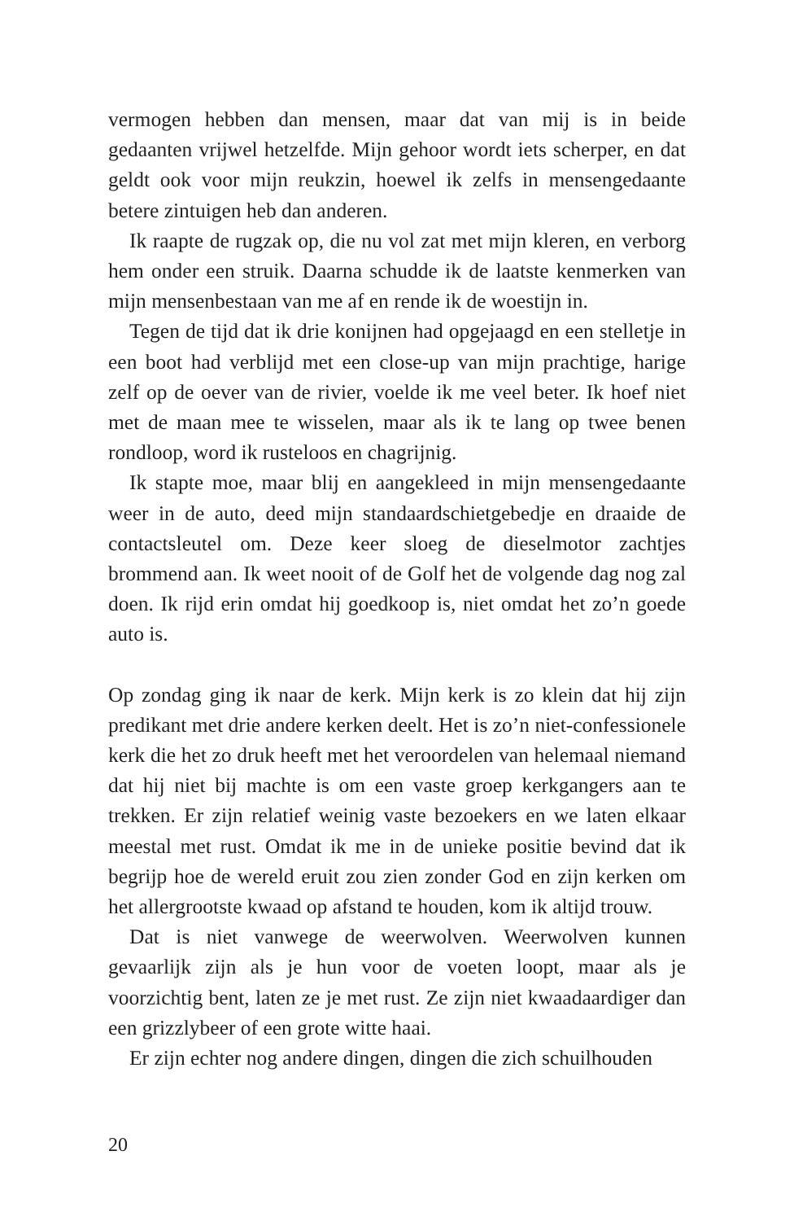vermogen hebben dan mensen, maar dat van mij is in beide gedaanten vrijwel hetzelfde. Mijn gehoor wordt iets scherper, en dat geldt ook voor mijn reukzin, hoewel ik zelfs in mensengedaante betere zintuigen heb dan anderen.
Ik raapte de rugzak op, die nu vol zat met mijn kleren, en verborg hem onder een struik. Daarna schudde ik de laatste kenmerken van mijn mensenbestaan van me af en rende ik de woestijn in.
Tegen de tijd dat ik drie konijnen had opgejaagd en een stelletje in een boot had verblijd met een close-up van mijn prachtige, harige zelf op de oever van de rivier, voelde ik me veel beter. Ik hoef niet met de maan mee te wisselen, maar als ik te lang op twee benen rondloop, word ik rusteloos en chagrijnig.
Ik stapte moe, maar blij en aangekleed in mijn mensengedaante weer in de auto, deed mijn standaardschietgebedje en draaide de contactsleutel om. Deze keer sloeg de dieselmotor zachtjes brommend aan. Ik weet nooit of de Golf het de volgende dag nog zal doen. Ik rijd erin omdat hij goedkoop is, niet omdat het zo’n goede auto is.
Op zondag ging ik naar de kerk. Mijn kerk is zo klein dat hij zijn predikant met drie andere kerken deelt. Het is zo’n niet-confessionele kerk die het zo druk heeft met het veroordelen van helemaal niemand dat hij niet bij machte is om een vaste groep kerkgangers aan te trekken. Er zijn relatief weinig vaste bezoekers en we laten elkaar meestal met rust. Omdat ik me in de unieke positie bevind dat ik begrijp hoe de wereld eruit zou zien zonder God en zijn kerken om het allergrootste kwaad op afstand te houden, kom ik altijd trouw.
Dat is niet vanwege de weerwolven. Weerwolven kunnen gevaarlijk zijn als je hun voor de voeten loopt, maar als je voorzichtig bent, laten ze je met rust. Ze zijn niet kwaadaardiger dan een grizzlybeer of een grote witte haai.
Er zijn echter nog andere dingen, dingen die zich schuilhouden
20